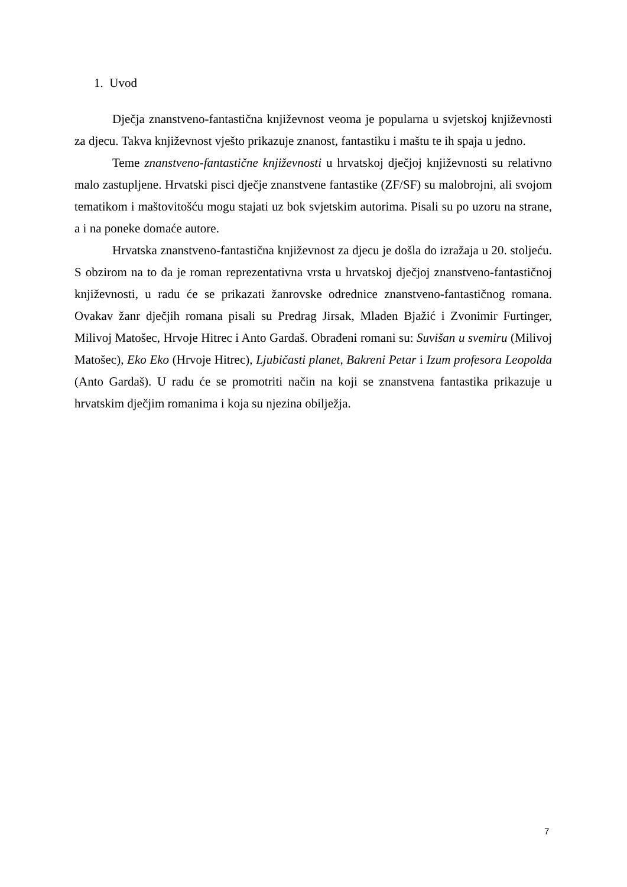1. Uvod
Dječja znanstveno-fantastična književnost veoma je popularna u svjetskoj književnosti za djecu. Takva književnost vješto prikazuje znanost, fantastiku i maštu te ih spaja u jedno.
Teme znanstveno-fantastične književnosti u hrvatskoj dječjoj književnosti su relativno malo zastupljene. Hrvatski pisci dječje znanstvene fantastike (ZF/SF) su malobrojni, ali svojom tematikom i maštovitošću mogu stajati uz bok svjetskim autorima. Pisali su po uzoru na strane, a i na poneke domaće autore.
Hrvatska znanstveno-fantastična književnost za djecu je došla do izražaja u 20. stoljeću. S obzirom na to da je roman reprezentativna vrsta u hrvatskoj dječjoj znanstveno-fantastičnoj književnosti, u radu će se prikazati žanrovske odrednice znanstveno-fantastičnog romana. Ovakav žanr dječjih romana pisali su Predrag Jirsak, Mladen Bjažić i Zvonimir Furtinger, Milivoj Matošec, Hrvoje Hitrec i Anto Gardaš. Obrađeni romani su: Suvišan u svemiru (Milivoj Matošec), Eko Eko (Hrvoje Hitrec), Ljubičasti planet, Bakreni Petar i Izum profesora Leopolda (Anto Gardaš). U radu će se promotriti način na koji se znanstvena fantastika prikazuje u hrvatskim dječjim romanima i koja su njezina obilježja.
7